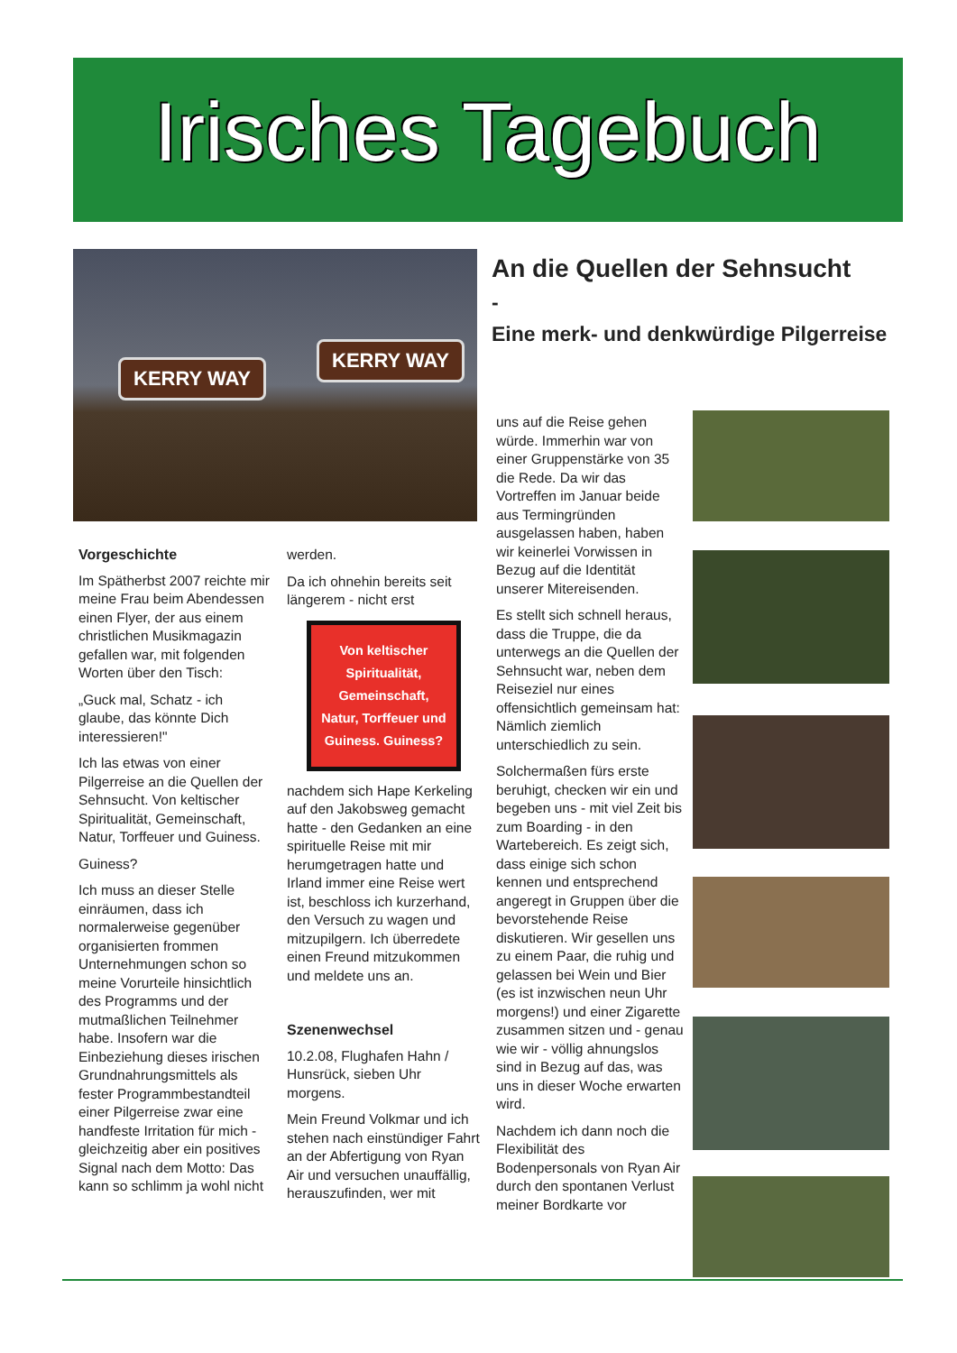Irisches Tagebuch
KERRY WAY
KERRY WAY
An die Quellen der Sehnsucht
-
Eine merk- und denkwürdige Pilgerreise
Vorgeschichte
Im Spätherbst 2007 reichte mir meine Frau beim Abendessen einen Flyer, der aus einem christlichen Musikmagazin gefallen war, mit folgenden Worten über den Tisch:
„Guck mal, Schatz - ich glaube, das könnte Dich interessieren!"
Ich las etwas von einer Pilgerreise an die Quellen der Sehnsucht. Von keltischer Spiritualität, Gemeinschaft, Natur, Torffeuer und Guiness.
Guiness?
Ich muss an dieser Stelle einräumen, dass ich normalerweise gegenüber organisierten frommen Unternehmungen schon so meine Vorurteile hinsichtlich des Programms und der mutmaßlichen Teilnehmer habe. Insofern war die Einbeziehung dieses irischen Grundnahrungsmittels als fester Programmbestandteil einer Pilgerreise zwar eine handfeste Irritation für mich - gleichzeitig aber ein positives Signal nach dem Motto: Das kann so schlimm ja wohl nicht
werden.
Da ich ohnehin bereits seit längerem - nicht erst
Von keltischer Spiritualität, Gemeinschaft, Natur, Torffeuer und Guiness. Guiness?
nachdem sich Hape Kerkeling auf den Jakobsweg gemacht hatte - den Gedanken an eine spirituelle Reise mit mir herumgetragen hatte und Irland immer eine Reise wert ist, beschloss ich kurzerhand, den Versuch zu wagen und mitzupilgern. Ich überredete einen Freund mitzukommen und meldete uns an.
Szenenwechsel
10.2.08, Flughafen Hahn / Hunsrück, sieben Uhr morgens.
Mein Freund Volkmar und ich stehen nach einstündiger Fahrt an der Abfertigung von Ryan Air und versuchen unauffällig, herauszufinden, wer mit
uns auf die Reise gehen würde. Immerhin war von einer Gruppenstärke von 35 die Rede. Da wir das Vortreffen im Januar beide aus Termingründen ausgelassen haben, haben wir keinerlei Vorwissen in Bezug auf die Identität unserer Mitereisenden.
Es stellt sich schnell heraus, dass die Truppe, die da unterwegs an die Quellen der Sehnsucht war, neben dem Reiseziel nur eines offensichtlich gemeinsam hat: Nämlich ziemlich unterschiedlich zu sein.
Solchermaßen fürs erste beruhigt, checken wir ein und begeben uns - mit viel Zeit bis zum Boarding - in den Wartebereich. Es zeigt sich, dass einige sich schon kennen und entsprechend angeregt in Gruppen über die bevorstehende Reise diskutieren. Wir gesellen uns zu einem Paar, die ruhig und gelassen bei Wein und Bier (es ist inzwischen neun Uhr morgens!) und einer Zigarette zusammen sitzen und - genau wie wir - völlig ahnungslos sind in Bezug auf das, was uns in dieser Woche erwarten wird.
Nachdem ich dann noch die Flexibilität des Bodenpersonals von Ryan Air durch den spontanen Verlust meiner Bordkarte vor